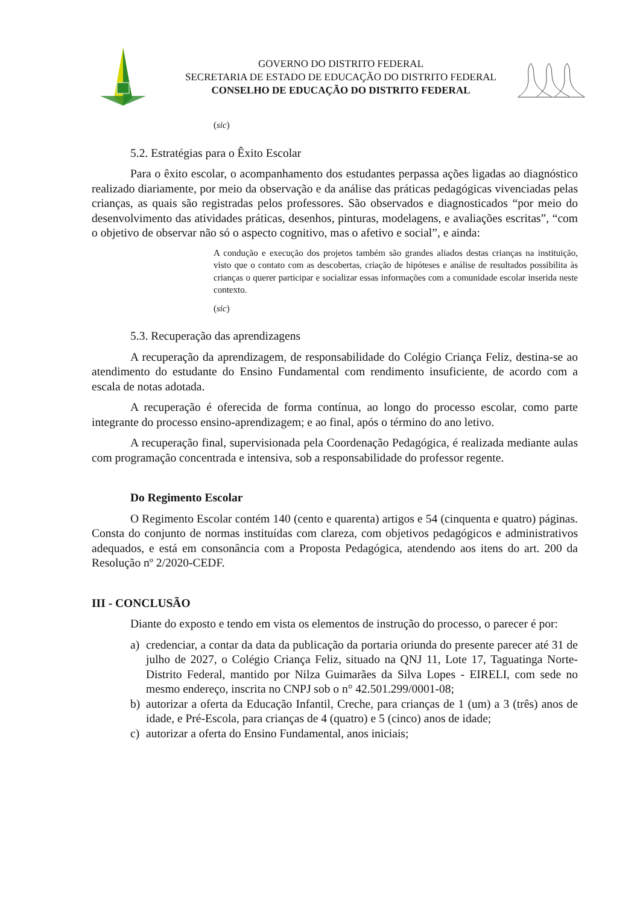GOVERNO DO DISTRITO FEDERAL
SECRETARIA DE ESTADO DE EDUCAÇÃO DO DISTRITO FEDERAL
CONSELHO DE EDUCAÇÃO DO DISTRITO FEDERAL
(sic)
5.2. Estratégias para o Êxito Escolar
Para o êxito escolar, o acompanhamento dos estudantes perpassa ações ligadas ao diagnóstico realizado diariamente, por meio da observação e da análise das práticas pedagógicas vivenciadas pelas crianças, as quais são registradas pelos professores. São observados e diagnosticados “por meio do desenvolvimento das atividades práticas, desenhos, pinturas, modelagens, e avaliações escritas”, “com o objetivo de observar não só o aspecto cognitivo, mas o afetivo e social”, e ainda:
A condução e execução dos projetos também são grandes aliados destas crianças na instituição, visto que o contato com as descobertas, criação de hipóteses e análise de resultados possibilita às crianças o querer participar e socializar essas informações com a comunidade escolar inserida neste contexto.
(sic)
5.3. Recuperação das aprendizagens
A recuperação da aprendizagem, de responsabilidade do Colégio Criança Feliz, destina-se ao atendimento do estudante do Ensino Fundamental com rendimento insuficiente, de acordo com a escala de notas adotada.
A recuperação é oferecida de forma contínua, ao longo do processo escolar, como parte integrante do processo ensino-aprendizagem; e ao final, após o término do ano letivo.
A recuperação final, supervisionada pela Coordenação Pedagógica, é realizada mediante aulas com programação concentrada e intensiva, sob a responsabilidade do professor regente.
Do Regimento Escolar
O Regimento Escolar contém 140 (cento e quarenta) artigos e 54 (cinquenta e quatro) páginas. Consta do conjunto de normas instituídas com clareza, com objetivos pedagógicos e administrativos adequados, e está em consonância com a Proposta Pedagógica, atendendo aos itens do art. 200 da Resolução nº 2/2020-CEDF.
III - CONCLUSÃO
Diante do exposto e tendo em vista os elementos de instrução do processo, o parecer é por:
a) credenciar, a contar da data da publicação da portaria oriunda do presente parecer até 31 de julho de 2027, o Colégio Criança Feliz, situado na QNJ 11, Lote 17, Taguatinga Norte-Distrito Federal, mantido por Nilza Guimarães da Silva Lopes - EIRELI, com sede no mesmo endereço, inscrita no CNPJ sob o n° 42.501.299/0001-08;
b) autorizar a oferta da Educação Infantil, Creche, para crianças de 1 (um) a 3 (três) anos de idade, e Pré-Escola, para crianças de 4 (quatro) e 5 (cinco) anos de idade;
c) autorizar a oferta do Ensino Fundamental, anos iniciais;